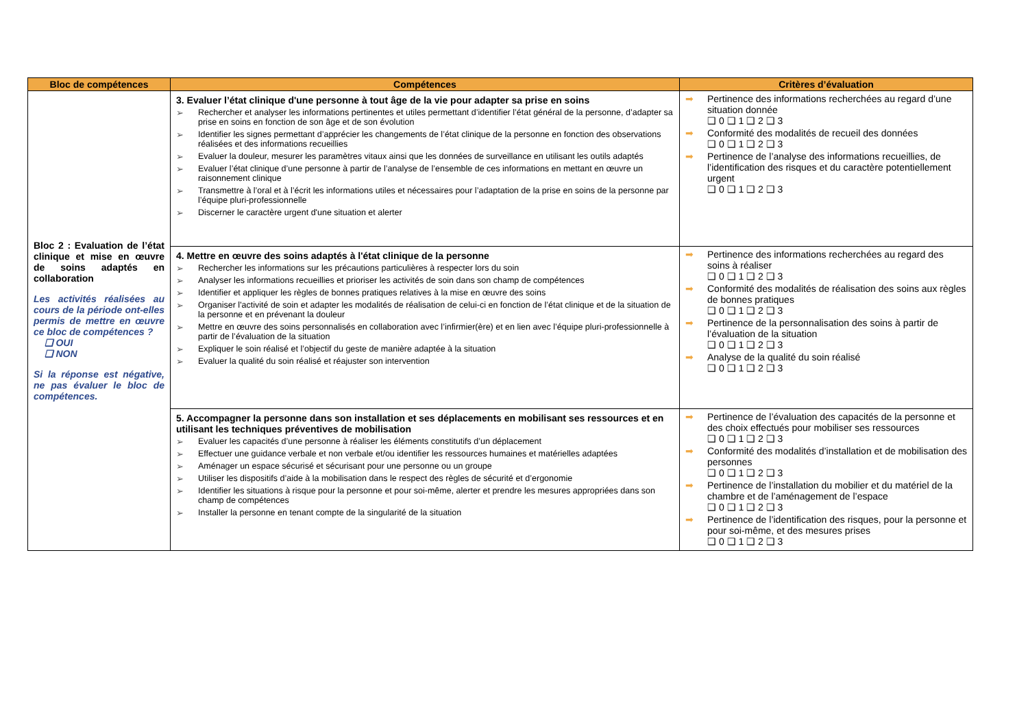| Bloc de compétences | Compétences | Critères d’évaluation |
| --- | --- | --- |
| Bloc 2 : Evaluation de l’état clinique et mise en œuvre de soins adaptés en collaboration Les activités réalisées au cours de la période ont-elles permis de mettre en œuvre ce bloc de compétences ? ❑ OUI ❑ NON Si la réponse est négative, ne pas évaluer le bloc de compétences. | 3. Evaluer l’état clinique d'une personne à tout âge de la vie pour adapter sa prise en soins ➢ Rechercher et analyser les informations pertinentes et utiles permettant d’identifier l’état général de la personne, d’adapter sa prise en soins en fonction de son âge et de son évolution ➢ Identifier les signes permettant d’apprécier les changements de l’état clinique de la personne en fonction des observations réalisées et des informations recueillies ➢ Evaluer la douleur, mesurer les paramètres vitaux ainsi que les données de surveillance en utilisant les outils adaptés ➢ Evaluer l’état clinique d’une personne à partir de l’analyse de l’ensemble de ces informations en mettant en œuvre un raisonnement clinique ➢ Transmettre à l’oral et à l’écrit les informations utiles et nécessaires pour l’adaptation de la prise en soins de la personne par l’équipe pluri-professionnelle ➢ Discerner le caractère urgent d'une situation et alerter | ➡ Pertinence des informations recherchées au regard d’une situation donnée ❑ 0 ❑ 1 ❑ 2 ❑ 3 ➡ Conformité des modalités de recueil des données ❑ 0 ❑ 1 ❑ 2 ❑ 3 ➡ Pertinence de l’analyse des informations recueillies, de l’identification des risques et du caractère potentiellement urgent ❑ 0 ❑ 1 ❑ 2 ❑ 3 |
| | 4. Mettre en œuvre des soins adaptés à l'état clinique de la personne ➢ Rechercher les informations sur les précautions particulières à respecter lors du soin ➢ Analyser les informations recueillies et prioriser les activités de soin dans son champ de compétences ➢ Identifier et appliquer les règles de bonnes pratiques relatives à la mise en œuvre des soins ➢ Organiser l'activité de soin et adapter les modalités de réalisation de celui-ci en fonction de l’état clinique et de la situation de la personne et en prévenant la douleur ➢ Mettre en œuvre des soins personnalisés en collaboration avec l’infirmier(ère) et en lien avec l’équipe pluri-professionnelle à partir de l’évaluation de la situation ➢ Expliquer le soin réalisé et l’objectif du geste de manière adaptée à la situation ➢ Evaluer la qualité du soin réalisé et réajuster son intervention | ➡ Pertinence des informations recherchées au regard des soins à réaliser ❑ 0 ❑ 1 ❑ 2 ❑ 3 ➡ Conformité des modalités de réalisation des soins aux règles de bonnes pratiques ❑ 0 ❑ 1 ❑ 2 ❑ 3 ➡ Pertinence de la personnalisation des soins à partir de l’évaluation de la situation ❑ 0 ❑ 1 ❑ 2 ❑ 3 ➡ Analyse de la qualité du soin réalisé ❑ 0 ❑ 1 ❑ 2 ❑ 3 |
| | 5. Accompagner la personne dans son installation et ses déplacements en mobilisant ses ressources et en utilisant les techniques préventives de mobilisation ➢ Evaluer les capacités d’une personne à réaliser les éléments constitutifs d’un déplacement ➢ Effectuer une guidance verbale et non verbale et/ou identifier les ressources humaines et matérielles adaptées ➢ Aménager un espace sécurisé et sécurisant pour une personne ou un groupe ➢ Utiliser les dispositifs d’aide à la mobilisation dans le respect des règles de sécurité et d’ergonomie ➢ Identifier les situations à risque pour la personne et pour soi-même, alerter et prendre les mesures appropriées dans son champ de compétences ➢ Installer la personne en tenant compte de la singularité de la situation | ➡ Pertinence de l’évaluation des capacités de la personne et des choix effectués pour mobiliser ses ressources ❑ 0 ❑ 1 ❑ 2 ❑ 3 ➡ Conformité des modalités d’installation et de mobilisation des personnes ❑ 0 ❑ 1 ❑ 2 ❑ 3 ➡ Pertinence de l’installation du mobilier et du matériel de la chambre et de l’aménagement de l’espace ❑ 0 ❑ 1 ❑ 2 ❑ 3 ➡ Pertinence de l’identification des risques, pour la personne et pour soi-même, et des mesures prises ❑ 0 ❑ 1 ❑ 2 ❑ 3 |